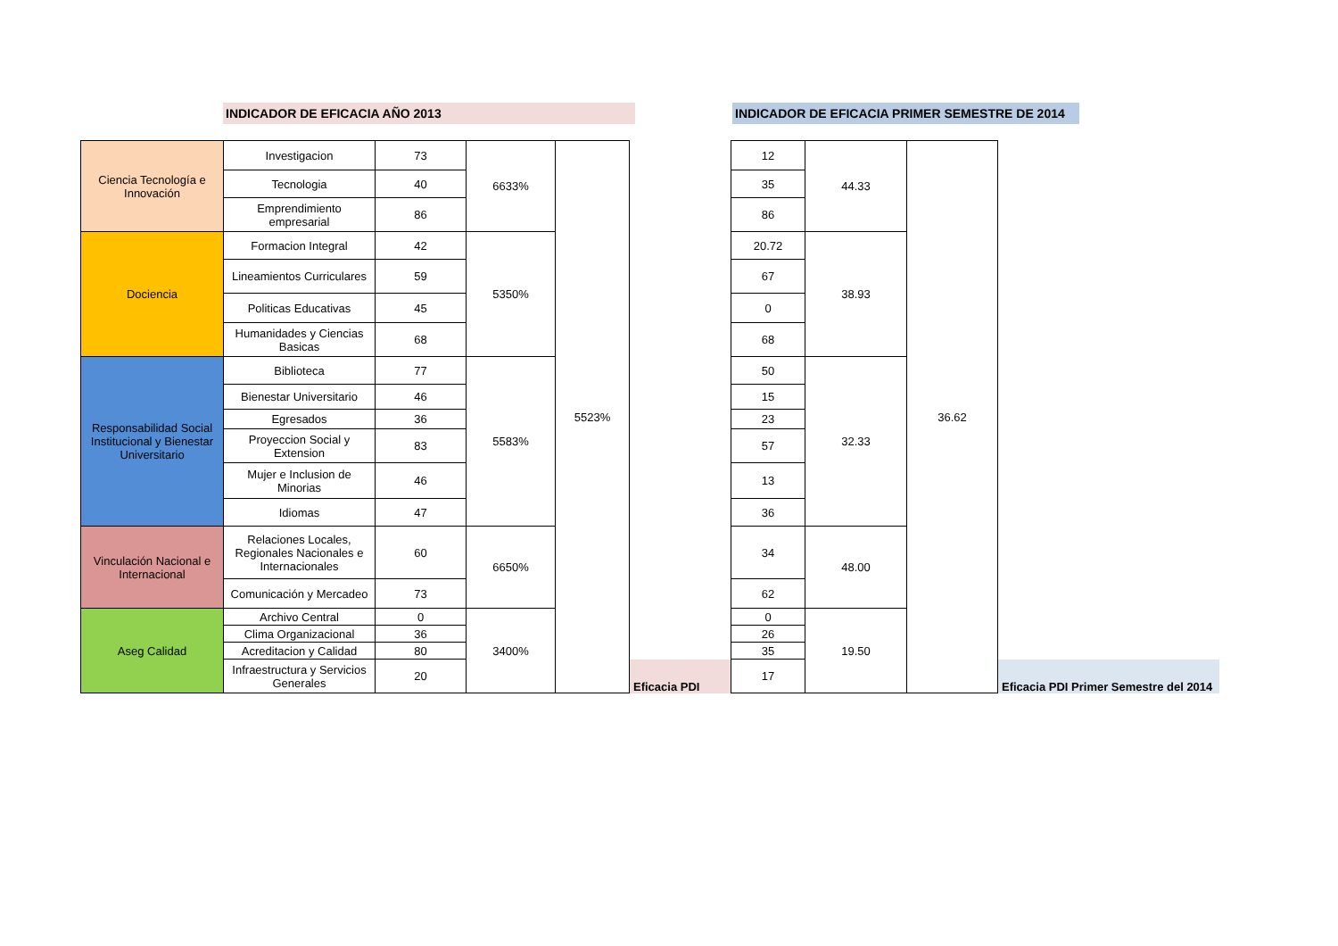INDICADOR DE EFICACIA AÑO 2013 INDICADOR DE EFICACIA PRIMER SEMESTRE DE 2014
| Ciencia Tecnología e Innovación | Investigacion | 73 | 6633% | 5523% | | 12 | 44.33 | 36.62 | |
| | Tecnologia | 40 | | | | 35 | | | |
| | Emprendimiento empresarial | 86 | | | | 86 | | | |
| Dociencia | Formacion Integral | 42 | 5350% | | | 20.72 | 38.93 | | |
| | Lineamientos Curriculares | 59 | | | | 67 | | | |
| | Politicas Educativas | 45 | | | | 0 | | | |
| | Humanidades y Ciencias Basicas | 68 | | | | 68 | | | |
| Responsabilidad Social Institucional y Bienestar Universitario | Biblioteca | 77 | 5583% | | | 50 | 32.33 | | |
| | Bienestar Universitario | 46 | | | | 15 | | | |
| | Egresados | 36 | | | | 23 | | | |
| | Proyeccion Social y Extension | 83 | | | | 57 | | | |
| | Mujer e Inclusion de Minorias | 46 | | | | 13 | | | |
| | Idiomas | 47 | | | | 36 | | | |
| Vinculación Nacional e Internacional | Relaciones Locales, Regionales Nacionales e Internacionales | 60 | 6650% | | | 34 | 48.00 | | |
| | Comunicación y Mercadeo | 73 | | | | 62 | | | |
| Aseg Calidad | Archivo Central | 0 | 3400% | | | 0 | 19.50 | | |
| | Clima Organizacional | 36 | | | | 26 | | | |
| | Acreditacion y Calidad | 80 | | | | 35 | | | |
| | Infraestructura y Servicios Generales | 20 | | | Eficacia PDI | 17 | | | Eficacia PDI Primer Semestre del 2014 |